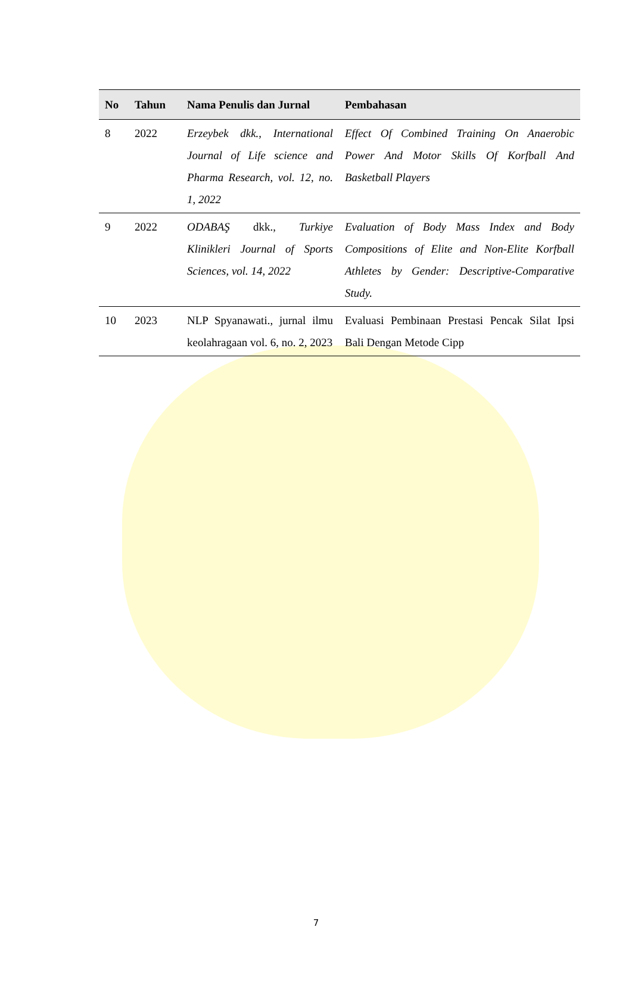| No | Tahun | Nama Penulis dan Jurnal | Pembahasan |
| --- | --- | --- | --- |
| 8 | 2022 | Erzeybek dkk., International Journal of Life science and Pharma Research, vol. 12, no. 1, 2022 | Effect Of Combined Training On Anaerobic Power And Motor Skills Of Korfball And Basketball Players |
| 9 | 2022 | ODABAŞ dkk., Turkiye Klinikleri Journal of Sports Sciences, vol. 14, 2022 | Evaluation of Body Mass Index and Body Compositions of Elite and Non-Elite Korfball Athletes by Gender: Descriptive-Comparative Study. |
| 10 | 2023 | NLP Spyanawati., jurnal ilmu keolahragaan vol. 6, no. 2, 2023 | Evaluasi Pembinaan Prestasi Pencak Silat Ipsi Bali Dengan Metode Cipp |
7